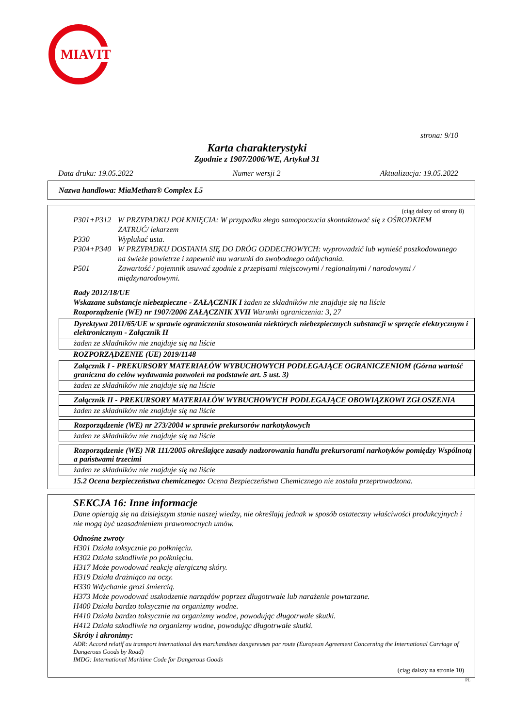MIAVIT
strona: 9/10
Karta charakterystyki
Zgodnie z 1907/2006/WE, Artykuł 31
Data druku: 19.05.2022 Numer wersji 2 Aktualizacja: 19.05.2022
Nazwa handlowa: MiaMethan® Complex L5
(ciąg dalszy od strony 8)
P301+P312 W PRZYPADKU POŁKNIĘCIA: W przypadku złego samopoczucia skontaktować się z OŚRODKIEM ZATRUĆ/ lekarzem
P330 Wypłukać usta.
P304+P340 W PRZYPADKU DOSTANIA SIĘ DO DRÓG ODDECHOWYCH: wyprowadzić lub wynieść poszkodowanego na świeże powietrze i zapewnić mu warunki do swobodnego oddychania.
P501 Zawartość / pojemnik usuwać zgodnie z przepisami miejscowymi / regionalnymi / narodowymi / międzynarodowymi.
Rady 2012/18/UE
Wskazane substancje niebezpieczne - ZAŁĄCZNIK I żaden ze składników nie znajduje się na liście
Rozporządzenie (WE) nr 1907/2006 ZAŁĄCZNIK XVII Warunki ograniczenia: 3, 27
Dyrektywa 2011/65/UE w sprawie ograniczenia stosowania niektórych niebezpiecznych substancji w sprzęcie elektrycznym i elektronicznym - Załącznik II
żaden ze składników nie znajduje się na liście
ROZPORZĄDZENIE (UE) 2019/1148
Załącznik I - PREKURSORY MATERIAŁÓW WYBUCHOWYCH PODLEGAJĄCE OGRANICZENIOM (Górna wartość graniczna do celów wydawania pozwoleń na podstawie art. 5 ust. 3)
żaden ze składników nie znajduje się na liście
Załącznik II - PREKURSORY MATERIAŁÓW WYBUCHOWYCH PODLEGAJĄCE OBOWIĄZKOWI ZGŁOSZENIA
żaden ze składników nie znajduje się na liście
Rozporządzenie (WE) nr 273/2004 w sprawie prekursorów narkotykowych
żaden ze składników nie znajduje się na liście
Rozporządzenie (WE) NR 111/2005 określające zasady nadzorowania handlu prekursorami narkotyków pomiędzy Wspólnotą a państwami trzecimi
żaden ze składników nie znajduje się na liście
15.2 Ocena bezpieczeństwa chemicznego: Ocena Bezpieczeństwa Chemicznego nie została przeprowadzona.
SEKCJA 16: Inne informacje
Dane opierają się na dzisiejszym stanie naszej wiedzy, nie określają jednak w sposób ostateczny właściwości produkcyjnych i nie mogą być uzasadnieniem prawomocnych umów.
Odnośne zwroty
H301 Działa toksycznie po połknięciu.
H302 Działa szkodliwie po połknięciu.
H317 Może powodować reakcję alergiczną skóry.
H319 Działa drażniąco na oczy.
H330 Wdychanie grozi śmiercią.
H373 Może powodować uszkodzenie narządów poprzez długotrwałe lub narażenie powtarzane.
H400 Działa bardzo toksycznie na organizmy wodne.
H410 Działa bardzo toksycznie na organizmy wodne, powodując długotrwałe skutki.
H412 Działa szkodliwie na organizmy wodne, powodując długotrwałe skutki.
Skróty i akronimy:
ADR: Accord relatif au transport international des marchandises dangereuses par route (European Agreement Concerning the International Carriage of Dangerous Goods by Road)
IMDG: International Maritime Code for Dangerous Goods
(ciąg dalszy na stronie 10)
PL